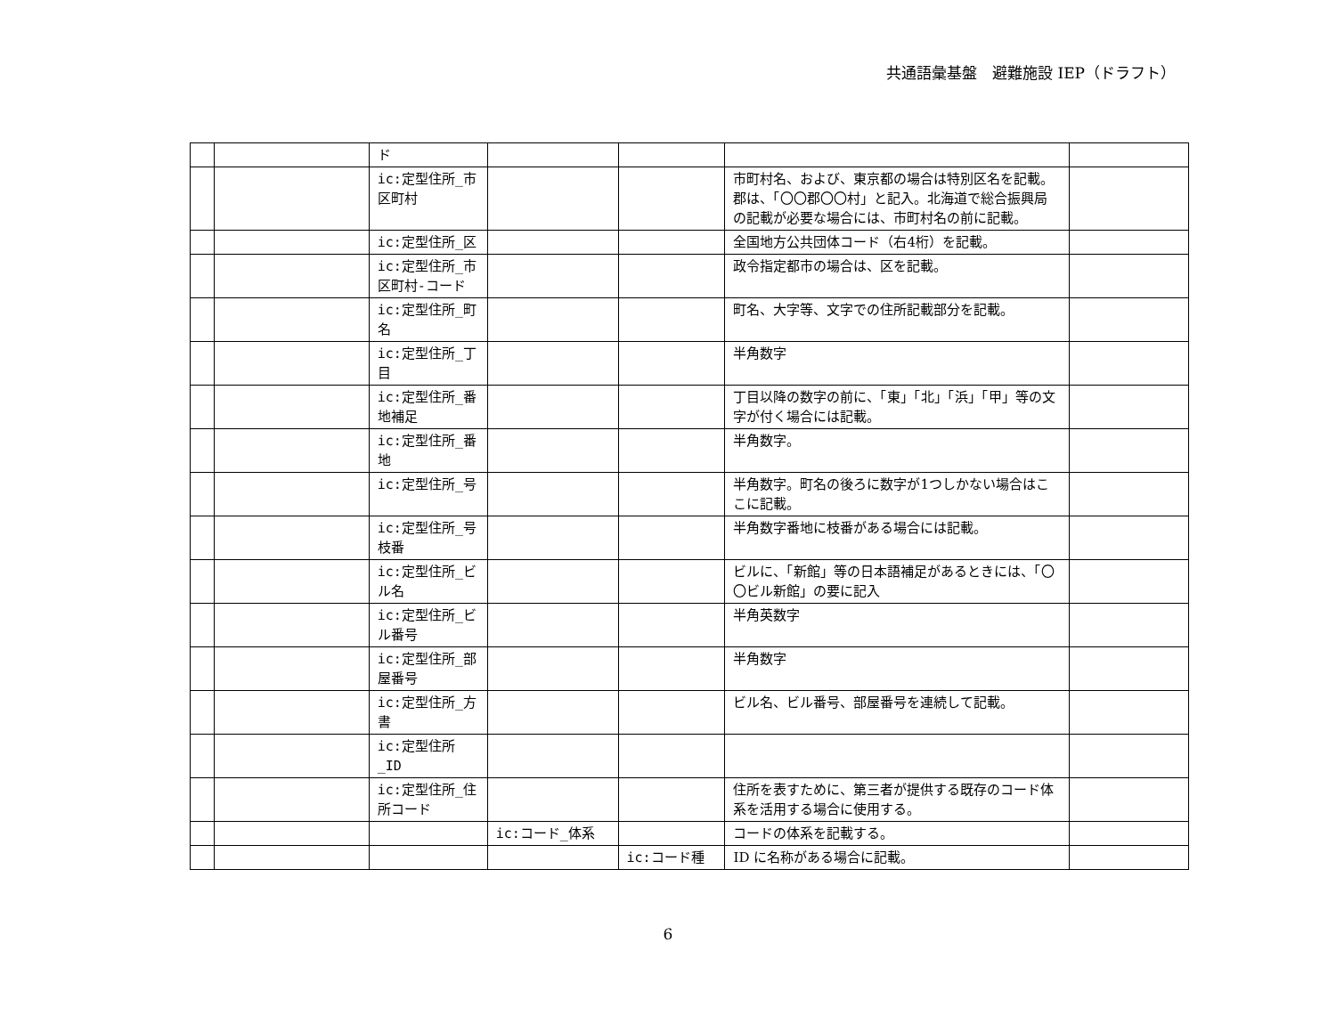共通語彙基盤　避難施設 IEP（ドラフト）
| | | ド | | | | |
| | | ic:定型住所_市区町村 | | | 市町村名、および、東京都の場合は特別区名を記載。郡は、「〇〇郡〇〇村」と記入。北海道で総合振興局の記載が必要な場合には、市町村名の前に記載。 | |
| | | ic:定型住所_区 | | | 全国地方公共団体コード（右4桁）を記載。 | |
| | | ic:定型住所_市区町村-コード | | | 政令指定都市の場合は、区を記載。 | |
| | | ic:定型住所_町名 | | | 町名、大字等、文字での住所記載部分を記載。 | |
| | | ic:定型住所_丁目 | | | 半角数字 | |
| | | ic:定型住所_番地補足 | | | 丁目以降の数字の前に、「東」「北」「浜」「甲」等の文字が付く場合には記載。 | |
| | | ic:定型住所_番地 | | | 半角数字。 | |
| | | ic:定型住所_号 | | | 半角数字。町名の後ろに数字が1つしかない場合はここに記載。 | |
| | | ic:定型住所_号枝番 | | | 半角数字番地に枝番がある場合には記載。 | |
| | | ic:定型住所_ビル名 | | | ビルに、「新館」等の日本語補足があるときには、「〇〇ビル新館」の要に記入 | |
| | | ic:定型住所_ビル番号 | | | 半角英数字 | |
| | | ic:定型住所_部屋番号 | | | 半角数字 | |
| | | ic:定型住所_方書 | | | ビル名、ビル番号、部屋番号を連続して記載。 | |
| | | ic:定型住所_ID | | | | |
| | | ic:定型住所_住所コード | | | 住所を表すために、第三者が提供する既存のコード体系を活用する場合に使用する。 | |
| | | | ic:コード_体系 | | コードの体系を記載する。 | |
| | | | | ic:コード種 | ID に名称がある場合に記載。 | |
6